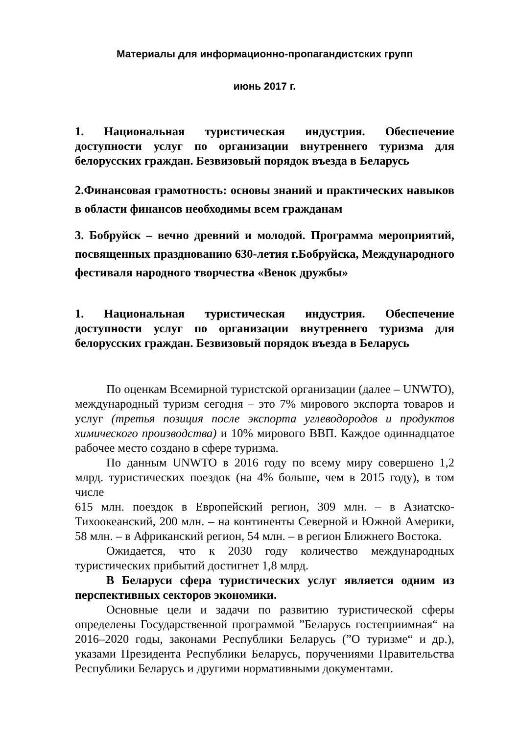Материалы для информационно-пропагандистских групп
июнь 2017 г.
1. Национальная туристическая индустрия. Обеспечение доступности услуг по организации внутреннего туризма для белорусских граждан. Безвизовый порядок въезда в Беларусь
2.Финансовая грамотность: основы знаний и практических навыков в области финансов необходимы всем гражданам
3. Бобруйск – вечно древний и молодой. Программа мероприятий, посвященных празднованию 630-летия г.Бобруйска, Международного фестиваля народного творчества «Венок дружбы»
1. Национальная туристическая индустрия. Обеспечение доступности услуг по организации внутреннего туризма для белорусских граждан. Безвизовый порядок въезда в Беларусь
По оценкам Всемирной туристской организации (далее – UNWTO), международный туризм сегодня – это 7% мирового экспорта товаров и услуг (третья позиция после экспорта углеводородов и продуктов химического производства) и 10% мирового ВВП. Каждое одиннадцатое рабочее место создано в сфере туризма.
По данным UNWTO в 2016 году по всему миру совершено 1,2 млрд. туристических поездок (на 4% больше, чем в 2015 году), в том числе
615 млн. поездок в Европейский регион, 309 млн. – в Азиатско-Тихоокеанский, 200 млн. – на континенты Северной и Южной Америки, 58 млн. – в Африканский регион, 54 млн. – в регион Ближнего Востока.
Ожидается, что к 2030 году количество международных туристических прибытий достигнет 1,8 млрд.
В Беларуси сфера туристических услуг является одним из перспективных секторов экономики.
Основные цели и задачи по развитию туристической сферы определены Государственной программой ”Беларусь гостеприимная“ на 2016–2020 годы, законами Республики Беларусь (”О туризме“ и др.), указами Президента Республики Беларусь, поручениями Правительства Республики Беларусь и другими нормативными документами.